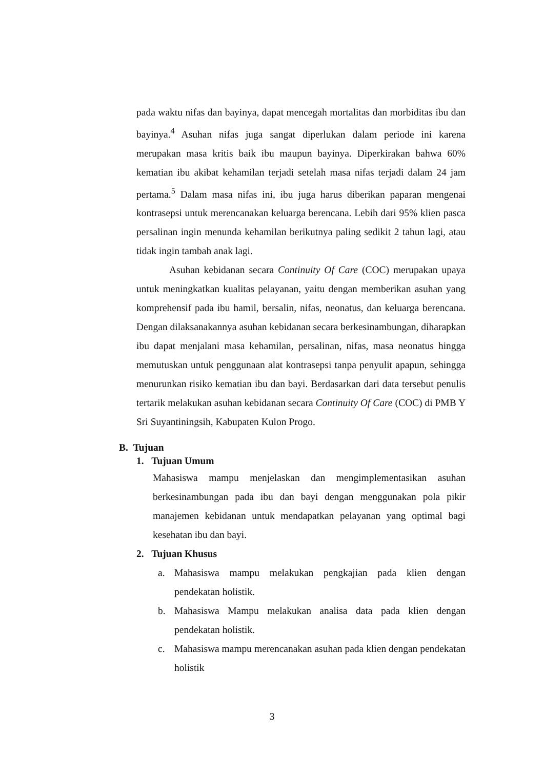pada waktu nifas dan bayinya, dapat mencegah mortalitas dan morbiditas ibu dan bayinya.<sup>4</sup> Asuhan nifas juga sangat diperlukan dalam periode ini karena merupakan masa kritis baik ibu maupun bayinya. Diperkirakan bahwa 60% kematian ibu akibat kehamilan terjadi setelah masa nifas terjadi dalam 24 jam pertama.<sup>5</sup> Dalam masa nifas ini, ibu juga harus diberikan paparan mengenai kontrasepsi untuk merencanakan keluarga berencana. Lebih dari 95% klien pasca persalinan ingin menunda kehamilan berikutnya paling sedikit 2 tahun lagi, atau tidak ingin tambah anak lagi.
Asuhan kebidanan secara Continuity Of Care (COC) merupakan upaya untuk meningkatkan kualitas pelayanan, yaitu dengan memberikan asuhan yang komprehensif pada ibu hamil, bersalin, nifas, neonatus, dan keluarga berencana. Dengan dilaksanakannya asuhan kebidanan secara berkesinambungan, diharapkan ibu dapat menjalani masa kehamilan, persalinan, nifas, masa neonatus hingga memutuskan untuk penggunaan alat kontrasepsi tanpa penyulit apapun, sehingga menurunkan risiko kematian ibu dan bayi. Berdasarkan dari data tersebut penulis tertarik melakukan asuhan kebidanan secara Continuity Of Care (COC) di PMB Y Sri Suyantiningsih, Kabupaten Kulon Progo.
B. Tujuan
1. Tujuan Umum
Mahasiswa mampu menjelaskan dan mengimplementasikan asuhan berkesinambungan pada ibu dan bayi dengan menggunakan pola pikir manajemen kebidanan untuk mendapatkan pelayanan yang optimal bagi kesehatan ibu dan bayi.
2. Tujuan Khusus
a.
Mahasiswa mampu melakukan pengkajian pada klien dengan pendekatan holistik.
b.
Mahasiswa Mampu melakukan analisa data pada klien dengan pendekatan holistik.
c.
Mahasiswa mampu merencanakan asuhan pada klien dengan pendekatan holistik
3